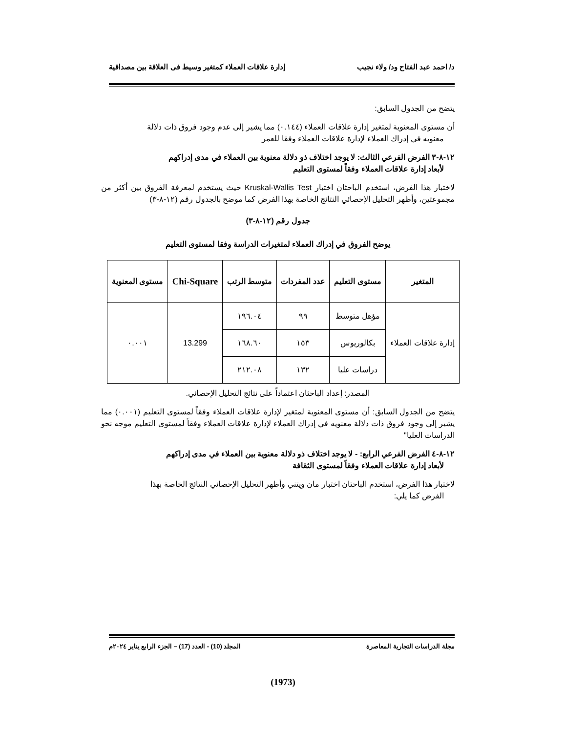د/ احمد عبد الفتاح ود/ ولاء نجيب إدارة علاقات العملاء كمتغير وسيط فى العلاقة بين مصداقية
يتضح من الجدول السابق:
أن مستوى المعنوية لمتغير إدارة علاقات العملاء (٠.١٤٤) مما يشير إلى عدم وجود فروق ذات دلالة
معنويه في إدراك العملاء لإدارة علاقات العملاء وفقا للعمر
١٢-٨-٣ الفرض الفرعي الثالث: لا يوجد اختلاف ذو دلالة معنوية بين العملاء في مدى إدراكهم
لأبعاد إدارة علاقات العملاء وفقاً لمستوى التعليم
لاختبار هذا الفرض، استخدم الباحثان اختبار Kruskal-Wallis Test حيث يستخدم لمعرفة الفروق بين أكثر من مجموعتين، وأظهر التحليل الإحصائي النتائج الخاصة بهذا الفرض كما موضح بالجدول رقم (١٢-٨-٣)
جدول رقم (١٢-٨-٣)
يوضح الفروق في إدراك العملاء لمتغيرات الدراسة وفقا لمستوى التعليم
| المتغير | مستوى التعليم | عدد المفردات | متوسط الرتب | Chi-Square | مستوى المعنوية |
| --- | --- | --- | --- | --- | --- |
| إدارة علاقات العملاء | مؤهل متوسط | ٩٩ | ١٩٦.٠٤ | 13.299 | ٠.٠٠١ |
| | بكالوريوس | ١٥٣ | ١٦٨.٦٠ | | |
| | دراسات عليا | ١٣٢ | ٢١٢.٠٨ | | |
المصدر: إعداد الباحثان اعتماداً على نتائج التحليل الإحصائي.
يتضح من الجدول السابق: أن مستوى المعنوية لمتغير لإدارة علاقات العملاء وفقاً لمستوى التعليم (٠.٠٠١) مما يشير إلى وجود فروق ذات دلالة معنويه في إدراك العملاء لإدارة علاقات العملاء وفقاً لمستوى التعليم موجه نحو الدراسات العليا"
١٢-٨-٤ الفرض الفرعي الرابع: - لا يوجد اختلاف ذو دلالة معنوية بين العملاء في مدى إدراكهم
لأبعاد إدارة علاقات العملاء وفقاً لمستوى الثقافة
لاختبار هذا الفرض، استخدم الباحثان اختبار مان ويتني وأظهر التحليل الإحصائي النتائج الخاصة بهذا
الفرض كما يلي:
مجلة الدراسات التجارية المعاصرة المجلد (10) - العدد (17) – الجزء الرابع يناير ٢٠٢٤م
(1973)